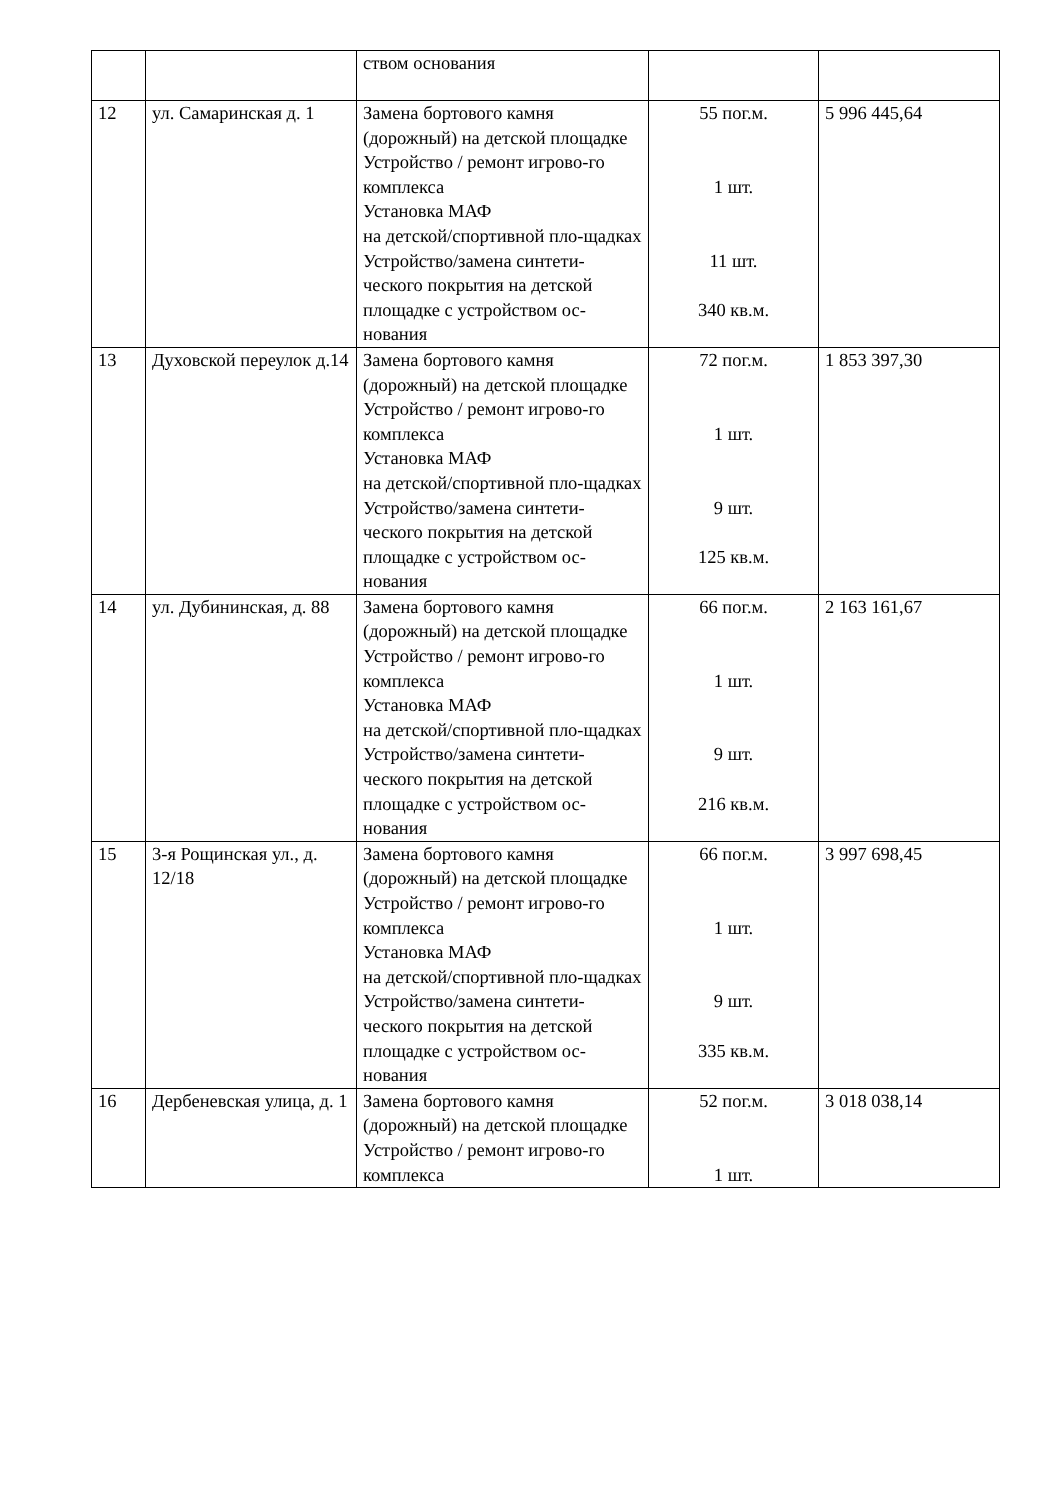| | | ством основания | | |
| 12 | ул. Самаринская д. 1 | Замена бортового камня (дорожный) на детской площадке Устройство / ремонт игрово-го комплекса Установка МАФ на детской/спортивной пло-щадках Устройство/замена синтети-ческого покрытия на детской площадке с устройством ос-нования | 55 пог.м. 1 шт. 11 шт. 340 кв.м. | 5 996 445,64 |
| 13 | Духовской переулок д.14 | Замена бортового камня (дорожный) на детской площадке Устройство / ремонт игрово-го комплекса Установка МАФ на детской/спортивной пло-щадках Устройство/замена синтети-ческого покрытия на детской площадке с устройством ос-нования | 72 пог.м. 1 шт. 9 шт. 125 кв.м. | 1 853 397,30 |
| 14 | ул. Дубининская, д. 88 | Замена бортового камня (дорожный) на детской площадке Устройство / ремонт игрово-го комплекса Установка МАФ на детской/спортивной пло-щадках Устройство/замена синтети-ческого покрытия на детской площадке с устройством ос-нования | 66 пог.м. 1 шт. 9 шт. 216 кв.м. | 2 163 161,67 |
| 15 | 3-я Рощинская ул., д. 12/18 | Замена бортового камня (дорожный) на детской площадке Устройство / ремонт игрово-го комплекса Установка МАФ на детской/спортивной пло-щадках Устройство/замена синтети-ческого покрытия на детской площадке с устройством ос-нования | 66 пог.м. 1 шт. 9 шт. 335 кв.м. | 3 997 698,45 |
| 16 | Дербеневская улица, д. 1 | Замена бортового камня (дорожный) на детской площадке Устройство / ремонт игрово-го комплекса | 52 пог.м. 1 шт. | 3 018 038,14 |